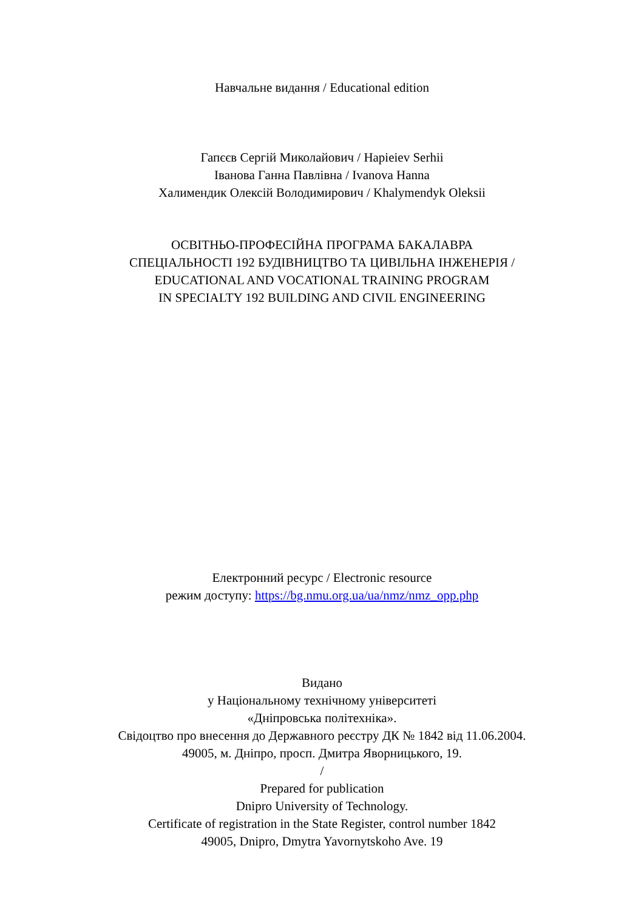Навчальне видання / Educational edition
Гапєєв Сергій Миколайович / Hapieiev Serhii
Іванова Ганна Павлівна / Ivanova Hanna
Халимендик Олексій Володимирович / Khalymendyk Oleksii
ОСВІТНЬО-ПРОФЕСІЙНА ПРОГРАМА БАКАЛАВРА
СПЕЦІАЛЬНОСТІ 192 БУДІВНИЦТВО ТА ЦИВІЛЬНА ІНЖЕНЕРІЯ /
EDUCATIONAL AND VOCATIONAL TRAINING PROGRAM
IN SPECIALTY 192 BUILDING AND CIVIL ENGINEERING
Електронний ресурс / Electronic resource
режим доступу: https://bg.nmu.org.ua/ua/nmz/nmz_opp.php
Видано
у Національному технічному університеті
«Дніпровська політехніка».
Свідоцтво про внесення до Державного реєстру ДК № 1842 від 11.06.2004.
49005, м. Дніпро, просп. Дмитра Яворницького, 19.
/
Prepared for publication
Dnipro University of Technology.
Certificate of registration in the State Register, control number 1842
49005, Dnipro, Dmytra Yavornytskoho Ave. 19